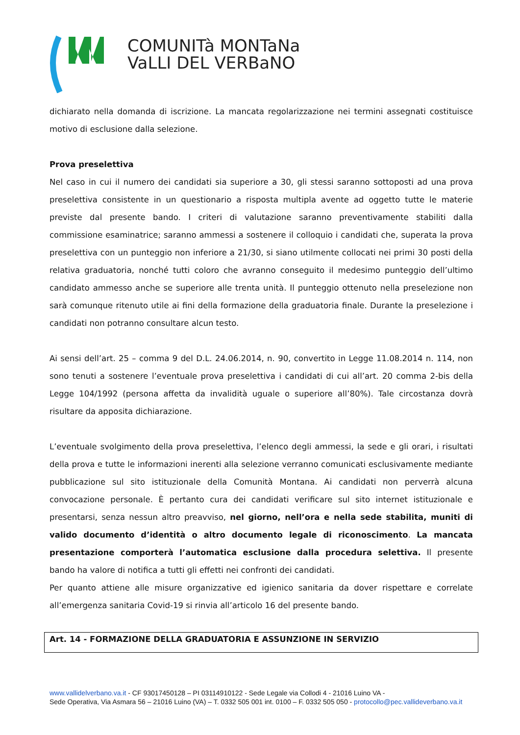COMUNITà MONTaNa
VaLLI DEL VERBaNO
dichiarato nella domanda di iscrizione. La mancata regolarizzazione nei termini assegnati costituisce motivo di esclusione dalla selezione.
Prova preselettiva
Nel caso in cui il numero dei candidati sia superiore a 30, gli stessi saranno sottoposti ad una prova preselettiva consistente in un questionario a risposta multipla avente ad oggetto tutte le materie previste dal presente bando. I criteri di valutazione saranno preventivamente stabiliti dalla commissione esaminatrice; saranno ammessi a sostenere il colloquio i candidati che, superata la prova preselettiva con un punteggio non inferiore a 21/30, si siano utilmente collocati nei primi 30 posti della relativa graduatoria, nonché tutti coloro che avranno conseguito il medesimo punteggio dell’ultimo candidato ammesso anche se superiore alle trenta unità. Il punteggio ottenuto nella preselezione non sarà comunque ritenuto utile ai fini della formazione della graduatoria finale. Durante la preselezione i candidati non potranno consultare alcun testo.
Ai sensi dell’art. 25 – comma 9 del D.L. 24.06.2014, n. 90, convertito in Legge 11.08.2014 n. 114, non sono tenuti a sostenere l’eventuale prova preselettiva i candidati di cui all’art. 20 comma 2-bis della Legge 104/1992 (persona affetta da invalidità uguale o superiore all’80%). Tale circostanza dovrà risultare da apposita dichiarazione.
L’eventuale svolgimento della prova preselettiva, l’elenco degli ammessi, la sede e gli orari, i risultati della prova e tutte le informazioni inerenti alla selezione verranno comunicati esclusivamente mediante pubblicazione sul sito istituzionale della Comunità Montana. Ai candidati non perverrà alcuna convocazione personale. È pertanto cura dei candidati verificare sul sito internet istituzionale e presentarsi, senza nessun altro preavviso, nel giorno, nell’ora e nella sede stabilita, muniti di valido documento d’identità o altro documento legale di riconoscimento. La mancata presentazione comporterà l’automatica esclusione dalla procedura selettiva. Il presente bando ha valore di notifica a tutti gli effetti nei confronti dei candidati.
Per quanto attiene alle misure organizzative ed igienico sanitaria da dover rispettare e correlate all’emergenza sanitaria Covid-19 si rinvia all’articolo 16 del presente bando.
Art. 14 - FORMAZIONE DELLA GRADUATORIA E ASSUNZIONE IN SERVIZIO
www.vallidelverbano.va.it - CF 93017450128 – PI 03114910122 - Sede Legale via Collodi 4 - 21016 Luino VA -
Sede Operativa, Via Asmara 56 – 21016 Luino (VA) – T. 0332 505 001 int. 0100 – F. 0332 505 050 - protocollo@pec.vallideverbano.va.it